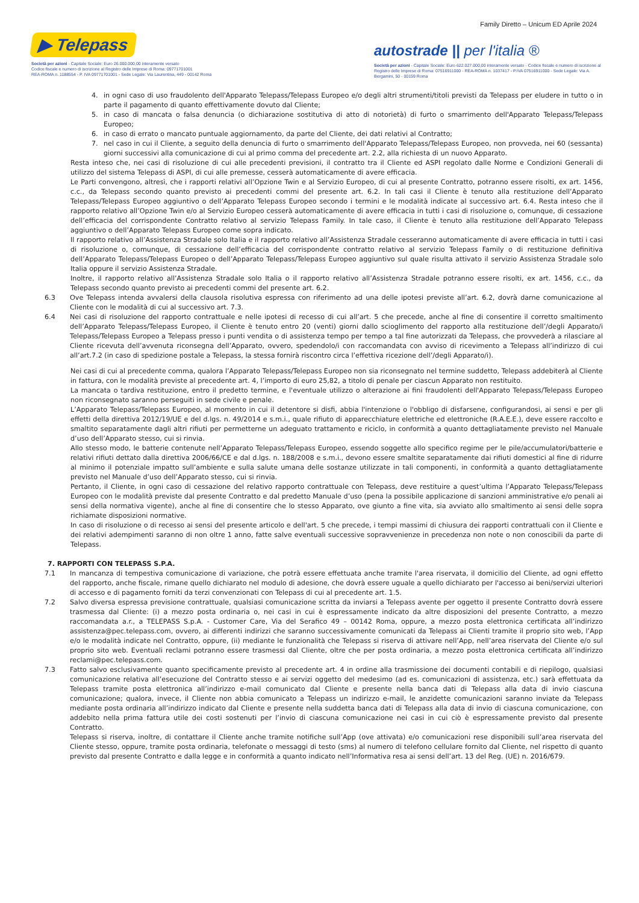Family Diretto – Unicum ED Aprile 2024
▶ Telepass
Società per azioni - Capitale Sociale: Euro 26.000.000,00 interamente versato
Codice fiscale e numero di iscrizione al Registro delle Imprese di Roma: 09771701001
REA-ROMA n. 1188554 - P. IVA 09771701001 - Sede Legale: Via Laurentina, 449 - 00142 Roma
autostrade || per l'italia ®
Società per azioni - Capitale Sociale: Euro 622.027.000,00 interamente versato - Codice fiscale e numero di iscrizione al Registro delle Imprese di Roma: 07516911000 - REA-ROMA n. 1037417 - P.IVA 07516911000 - Sede Legale: Via A. Bergamini, 50 - 00159 Roma
4. in ogni caso di uso fraudolento dell'Apparato Telepass/Telepass Europeo e/o degli altri strumenti/titoli previsti da Telepass per eludere in tutto o in parte il pagamento di quanto effettivamente dovuto dal Cliente;
5. in caso di mancata o falsa denuncia (o dichiarazione sostitutiva di atto di notorietà) di furto o smarrimento dell'Apparato Telepass/Telepass Europeo;
6. in caso di errato o mancato puntuale aggiornamento, da parte del Cliente, dei dati relativi al Contratto;
7. nel caso in cui il Cliente, a seguito della denuncia di furto o smarrimento dell'Apparato Telepass/Telepass Europeo, non provveda, nei 60 (sessanta) giorni successivi alla comunicazione di cui al primo comma del precedente art. 2.2, alla richiesta di un nuovo Apparato.
Resta inteso che, nei casi di risoluzione di cui alle precedenti previsioni, il contratto tra il Cliente ed ASPI regolato dalle Norme e Condizioni Generali di utilizzo del sistema Telepass di ASPI, di cui alle premesse, cesserà automaticamente di avere efficacia.
Le Parti convengono, altresì, che i rapporti relativi all’Opzione Twin e al Servizio Europeo, di cui al presente Contratto, potranno essere risolti, ex art. 1456, c.c., da Telepass secondo quanto previsto ai precedenti commi del presente art. 6.2. In tali casi il Cliente è tenuto alla restituzione dell’Apparato Telepass/Telepass Europeo aggiuntivo o dell’Apparato Telepass Europeo secondo i termini e le modalità indicate al successivo art. 6.4. Resta inteso che il rapporto relativo all’Opzione Twin e/o al Servizio Europeo cesserà automaticamente di avere efficacia in tutti i casi di risoluzione o, comunque, di cessazione dell’efficacia del corrispondente Contratto relativo al servizio Telepass Family. In tale caso, il Cliente è tenuto alla restituzione dell’Apparato Telepass aggiuntivo o dell’Apparato Telepass Europeo come sopra indicato.
Il rapporto relativo all’Assistenza Stradale solo Italia e il rapporto relativo all’Assistenza Stradale cesseranno automaticamente di avere efficacia in tutti i casi di risoluzione o, comunque, di cessazione dell’efficacia del corrispondente contratto relativo al servizio Telepass Family o di restituzione definitiva dell’Apparato Telepass/Telepass Europeo o dell’Apparato Telepass/Telepass Europeo aggiuntivo sul quale risulta attivato il servizio Assistenza Stradale solo Italia oppure il servizio Assistenza Stradale.
Inoltre, il rapporto relativo all’Assistenza Stradale solo Italia o il rapporto relativo all’Assistenza Stradale potranno essere risolti, ex art. 1456, c.c., da Telepass secondo quanto previsto ai precedenti commi del presente art. 6.2.
6.3 Ove Telepass intenda avvalersi della clausola risolutiva espressa con riferimento ad una delle ipotesi previste all’art. 6.2, dovrà darne comunicazione al Cliente con le modalità di cui al successivo art. 7.3.
6.4 Nei casi di risoluzione del rapporto contrattuale e nelle ipotesi di recesso di cui all’art. 5 che precede, anche al fine di consentire il corretto smaltimento dell’Apparato Telepass/Telepass Europeo, il Cliente è tenuto entro 20 (venti) giorni dallo scioglimento del rapporto alla restituzione dell’/degli Apparato/i Telepass/Telepass Europeo a Telepass presso i punti vendita o di assistenza tempo per tempo a tal fine autorizzati da Telepass, che provvederà a rilasciare al Cliente ricevuta dell’avvenuta riconsegna dell’Apparato, ovvero, spedendolo/i con raccomandata con avviso di ricevimento a Telepass all’indirizzo di cui all’art.7.2 (in caso di spedizione postale a Telepass, la stessa fornirà riscontro circa l’effettiva ricezione dell’/degli Apparato/i).
Nei casi di cui al precedente comma, qualora l’Apparato Telepass/Telepass Europeo non sia riconsegnato nel termine suddetto, Telepass addebiterà al Cliente in fattura, con le modalità previste al precedente art. 4, l’importo di euro 25,82, a titolo di penale per ciascun Apparato non restituito.
La mancata o tardiva restituzione, entro il predetto termine, e l'eventuale utilizzo o alterazione ai fini fraudolenti dell'Apparato Telepass/Telepass Europeo non riconsegnato saranno perseguiti in sede civile e penale.
L’Apparato Telepass/Telepass Europeo, al momento in cui il detentore si disfi, abbia l'intenzione o l'obbligo di disfarsene, configurandosi, ai sensi e per gli effetti della direttiva 2012/19/UE e del d.lgs. n. 49/2014 e s.m.i., quale rifiuto di apparecchiature elettriche ed elettroniche (R.A.E.E.), deve essere raccolto e smaltito separatamente dagli altri rifiuti per permetterne un adeguato trattamento e riciclo, in conformità a quanto dettagliatamente previsto nel Manuale d’uso dell’Apparato stesso, cui si rinvia.
Allo stesso modo, le batterie contenute nell’Apparato Telepass/Telepass Europeo, essendo soggette allo specifico regime per le pile/accumulatori/batterie e relativi rifiuti dettato dalla direttiva 2006/66/CE e dal d.lgs. n. 188/2008 e s.m.i., devono essere smaltite separatamente dai rifiuti domestici al fine di ridurre al minimo il potenziale impatto sull’ambiente e sulla salute umana delle sostanze utilizzate in tali componenti, in conformità a quanto dettagliatamente previsto nel Manuale d’uso dell’Apparato stesso, cui si rinvia.
Pertanto, il Cliente, in ogni caso di cessazione del relativo rapporto contrattuale con Telepass, deve restituire a quest’ultima l’Apparato Telepass/Telepass Europeo con le modalità previste dal presente Contratto e dal predetto Manuale d’uso (pena la possibile applicazione di sanzioni amministrative e/o penali ai sensi della normativa vigente), anche al fine di consentire che lo stesso Apparato, ove giunto a fine vita, sia avviato allo smaltimento ai sensi delle sopra richiamate disposizioni normative.
In caso di risoluzione o di recesso ai sensi del presente articolo e dell'art. 5 che precede, i tempi massimi di chiusura dei rapporti contrattuali con il Cliente e dei relativi adempimenti saranno di non oltre 1 anno, fatte salve eventuali successive sopravvenienze in precedenza non note o non conoscibili da parte di Telepass.
7. RAPPORTI CON TELEPASS S.P.A.
7.1 In mancanza di tempestiva comunicazione di variazione, che potrà essere effettuata anche tramite l'area riservata, il domicilio del Cliente, ad ogni effetto del rapporto, anche fiscale, rimane quello dichiarato nel modulo di adesione, che dovrà essere uguale a quello dichiarato per l'accesso ai beni/servizi ulteriori di accesso e di pagamento forniti da terzi convenzionati con Telepass di cui al precedente art. 1.5.
7.2 Salvo diversa espressa previsione contrattuale, qualsiasi comunicazione scritta da inviarsi a Telepass avente per oggetto il presente Contratto dovrà essere trasmessa dal Cliente: (i) a mezzo posta ordinaria o, nei casi in cui è espressamente indicato da altre disposizioni del presente Contratto, a mezzo raccomandata a.r., a TELEPASS S.p.A. - Customer Care, Via del Serafico 49 – 00142 Roma, oppure, a mezzo posta elettronica certificata all’indirizzo assistenza@pec.telepass.com, ovvero, ai differenti indirizzi che saranno successivamente comunicati da Telepass ai Clienti tramite il proprio sito web, l’App e/o le modalità indicate nel Contratto, oppure, (ii) mediante le funzionalità che Telepass si riserva di attivare nell’App, nell’area riservata del Cliente e/o sul proprio sito web. Eventuali reclami potranno essere trasmessi dal Cliente, oltre che per posta ordinaria, a mezzo posta elettronica certificata all’indirizzo reclami@pec.telepass.com.
7.3 Fatto salvo esclusivamente quanto specificamente previsto al precedente art. 4 in ordine alla trasmissione dei documenti contabili e di riepilogo, qualsiasi comunicazione relativa all’esecuzione del Contratto stesso e ai servizi oggetto del medesimo (ad es. comunicazioni di assistenza, etc.) sarà effettuata da Telepass tramite posta elettronica all’indirizzo e-mail comunicato dal Cliente e presente nella banca dati di Telepass alla data di invio ciascuna comunicazione; qualora, invece, il Cliente non abbia comunicato a Telepass un indirizzo e-mail, le anzidette comunicazioni saranno inviate da Telepass mediante posta ordinaria all’indirizzo indicato dal Cliente e presente nella suddetta banca dati di Telepass alla data di invio di ciascuna comunicazione, con addebito nella prima fattura utile dei costi sostenuti per l’invio di ciascuna comunicazione nei casi in cui ciò è espressamente previsto dal presente Contratto.
Telepass si riserva, inoltre, di contattare il Cliente anche tramite notifiche sull’App (ove attivata) e/o comunicazioni rese disponibili sull’area riservata del Cliente stesso, oppure, tramite posta ordinaria, telefonate o messaggi di testo (sms) al numero di telefono cellulare fornito dal Cliente, nel rispetto di quanto previsto dal presente Contratto e dalla legge e in conformità a quanto indicato nell’Informativa resa ai sensi dell’art. 13 del Reg. (UE) n. 2016/679.